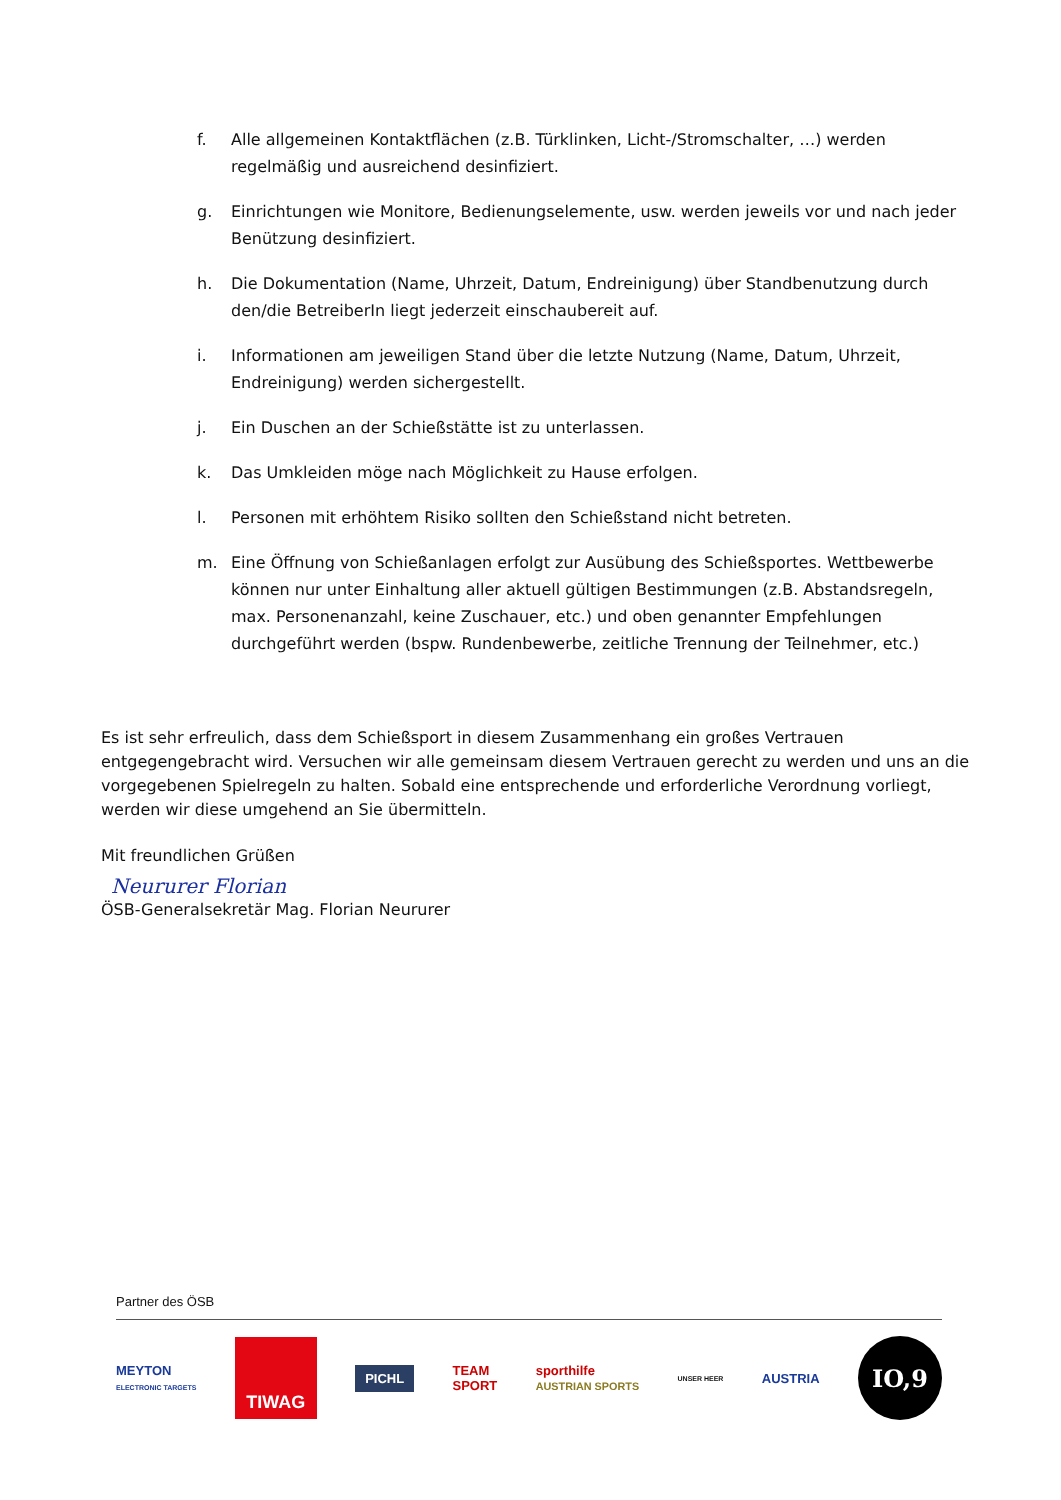f. Alle allgemeinen Kontaktflächen (z.B. Türklinken, Licht-/Stromschalter, …) werden regelmäßig und ausreichend desinfiziert.
g. Einrichtungen wie Monitore, Bedienungselemente, usw. werden jeweils vor und nach jeder Benützung desinfiziert.
h. Die Dokumentation (Name, Uhrzeit, Datum, Endreinigung) über Standbenutzung durch den/die BetreiberIn liegt jederzeit einschaubereit auf.
i. Informationen am jeweiligen Stand über die letzte Nutzung (Name, Datum, Uhrzeit, Endreinigung) werden sichergestellt.
j. Ein Duschen an der Schießstätte ist zu unterlassen.
k. Das Umkleiden möge nach Möglichkeit zu Hause erfolgen.
l. Personen mit erhöhtem Risiko sollten den Schießstand nicht betreten.
m. Eine Öffnung von Schießanlagen erfolgt zur Ausübung des Schießsportes. Wettbewerbe können nur unter Einhaltung aller aktuell gültigen Bestimmungen (z.B. Abstandsregeln, max. Personenanzahl, keine Zuschauer, etc.) und oben genannter Empfehlungen durchgeführt werden (bspw. Rundenbewerbe, zeitliche Trennung der Teilnehmer, etc.)
Es ist sehr erfreulich, dass dem Schießsport in diesem Zusammenhang ein großes Vertrauen entgegengebracht wird. Versuchen wir alle gemeinsam diesem Vertrauen gerecht zu werden und uns an die vorgegebenen Spielregeln zu halten. Sobald eine entsprechende und erforderliche Verordnung vorliegt, werden wir diese umgehend an Sie übermitteln.
Mit freundlichen Grüßen
Neururer Florian
ÖSB-Generalsekretär Mag. Florian Neururer
Partner des ÖSB
MEYTON
ELECTRONIC TARGETS TIWAG PICHL TEAM
SPORT sporthilfe
AUSTRIAN SPORTS UNSER HEER AUSTRIA IO,9